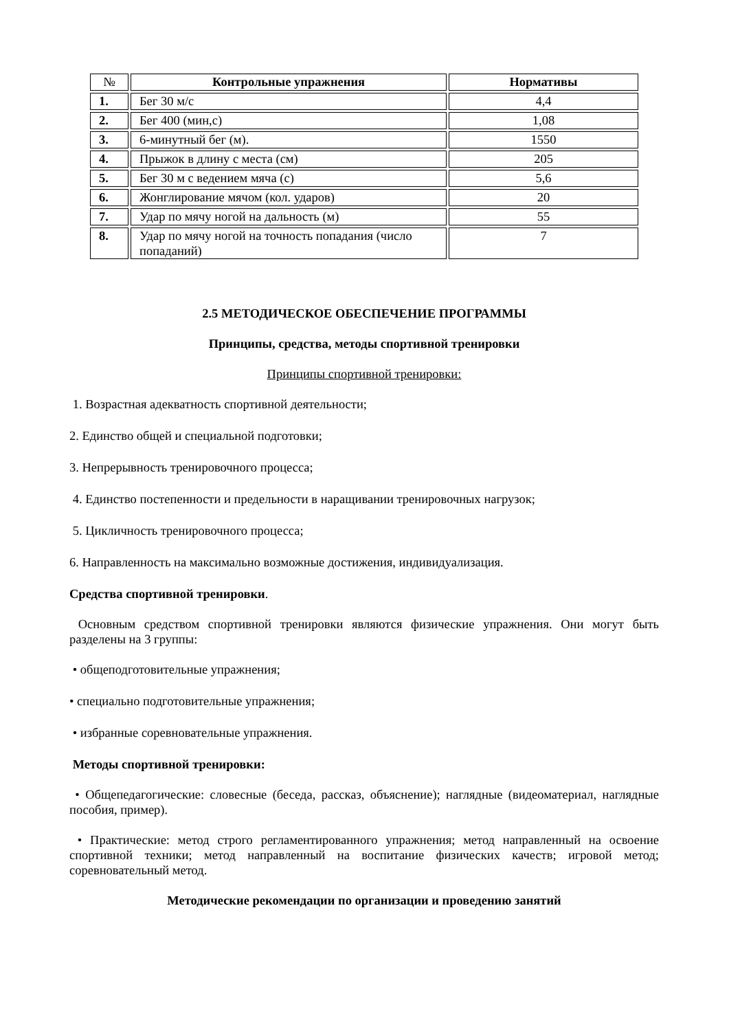| № | Контрольные упражнения | Нормативы |
| --- | --- | --- |
| 1. | Бег 30 м/с | 4,4 |
| 2. | Бег 400 (мин,с) | 1,08 |
| 3. | 6-минутный бег (м). | 1550 |
| 4. | Прыжок в длину с места (см) | 205 |
| 5. | Бег 30 м с ведением мяча (с) | 5,6 |
| 6. | Жонглирование мячом (кол. ударов) | 20 |
| 7. | Удар по мячу ногой на дальность (м) | 55 |
| 8. | Удар по мячу ногой на точность попадания (число попаданий) | 7 |
2.5 МЕТОДИЧЕСКОЕ ОБЕСПЕЧЕНИЕ ПРОГРАММЫ
Принципы, средства, методы спортивной тренировки
Принципы спортивной тренировки:
1. Возрастная адекватность спортивной деятельности;
2. Единство общей и специальной подготовки;
3. Непрерывность тренировочного процесса;
4. Единство постепенности и предельности в наращивании тренировочных нагрузок;
5. Цикличность тренировочного процесса;
6. Направленность на максимально возможные достижения, индивидуализация.
Средства спортивной тренировки.
Основным средством спортивной тренировки являются физические упражнения. Они могут быть разделены на 3 группы:
• общеподготовительные упражнения;
• специально подготовительные упражнения;
• избранные соревновательные упражнения.
Методы спортивной тренировки:
• Общепедагогические: словесные (беседа, рассказ, объяснение); наглядные (видеоматериал, наглядные пособия, пример).
• Практические: метод строго регламентированного упражнения; метод направленный на освоение спортивной техники; метод направленный на воспитание физических качеств; игровой метод; соревновательный метод.
Методические рекомендации по организации и проведению занятий